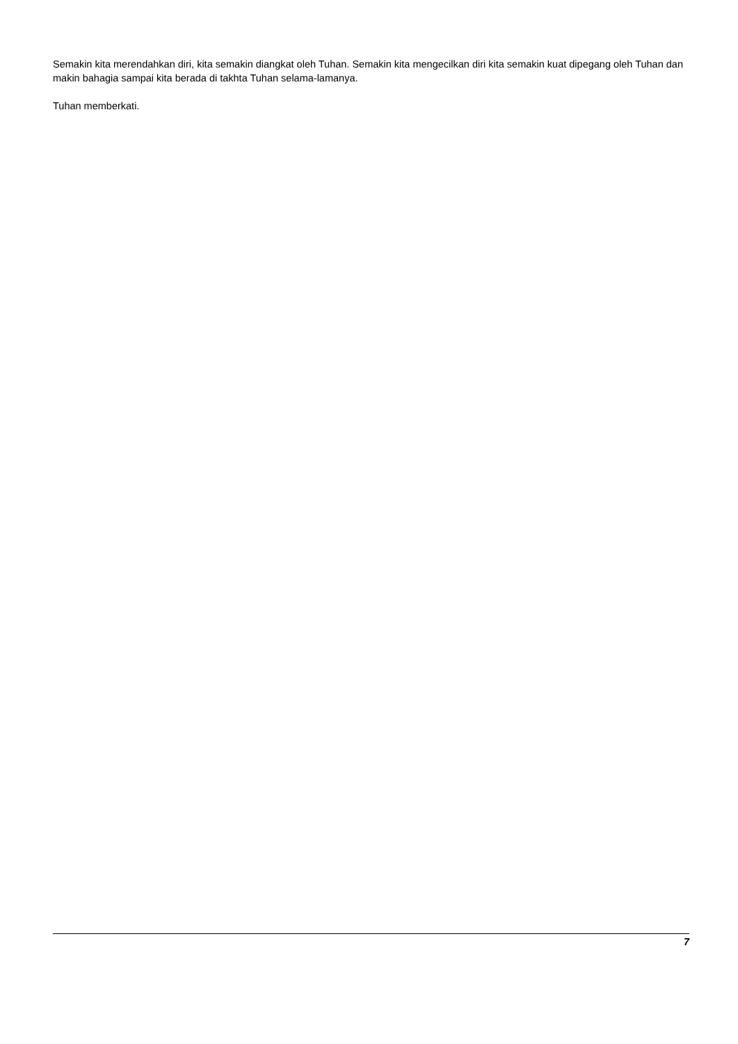Semakin kita merendahkan diri, kita semakin diangkat oleh Tuhan. Semakin kita mengecilkan diri kita semakin kuat dipegang oleh Tuhan dan makin bahagia sampai kita berada di takhta Tuhan selama-lamanya.
Tuhan memberkati.
7